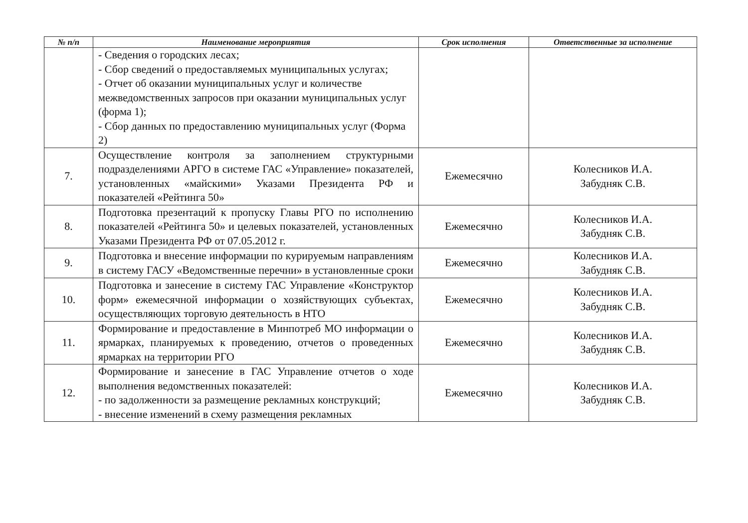| № п/п | Наименование мероприятия | Срок исполнения | Ответственные за исполнение |
| --- | --- | --- | --- |
| | - Сведения о городских лесах; - Сбор сведений о предоставляемых муниципальных услугах; - Отчет об оказании муниципальных услуг и количестве межведомственных запросов при оказании муниципальных услуг (форма 1); - Сбор данных по предоставлению муниципальных услуг (Форма 2) | | |
| 7. | Осуществление контроля за заполнением структурными подразделениями АРГО в системе ГАС «Управление» показателей, установленных «майскими» Указами Президента РФ и показателей «Рейтинга 50» | Ежемесячно | Колесников И.А. Забудняк С.В. |
| 8. | Подготовка презентаций к пропуску Главы РГО по исполнению показателей «Рейтинга 50» и целевых показателей, установленных Указами Президента РФ от 07.05.2012 г. | Ежемесячно | Колесников И.А. Забудняк С.В. |
| 9. | Подготовка и внесение информации по курируемым направлениям в систему ГАСУ «Ведомственные перечни» в установленные сроки | Ежемесячно | Колесников И.А. Забудняк С.В. |
| 10. | Подготовка и занесение в систему ГАС Управление «Конструктор форм» ежемесячной информации о хозяйствующих субъектах, осуществляющих торговую деятельность в НТО | Ежемесячно | Колесников И.А. Забудняк С.В. |
| 11. | Формирование и предоставление в Минпотреб МО информации о ярмарках, планируемых к проведению, отчетов о проведенных ярмарках на территории РГО | Ежемесячно | Колесников И.А. Забудняк С.В. |
| 12. | Формирование и занесение в ГАС Управление отчетов о ходе выполнения ведомственных показателей: - по задолженности за размещение рекламных конструкций; - внесение изменений в схему размещения рекламных | Ежемесячно | Колесников И.А. Забудняк С.В. |